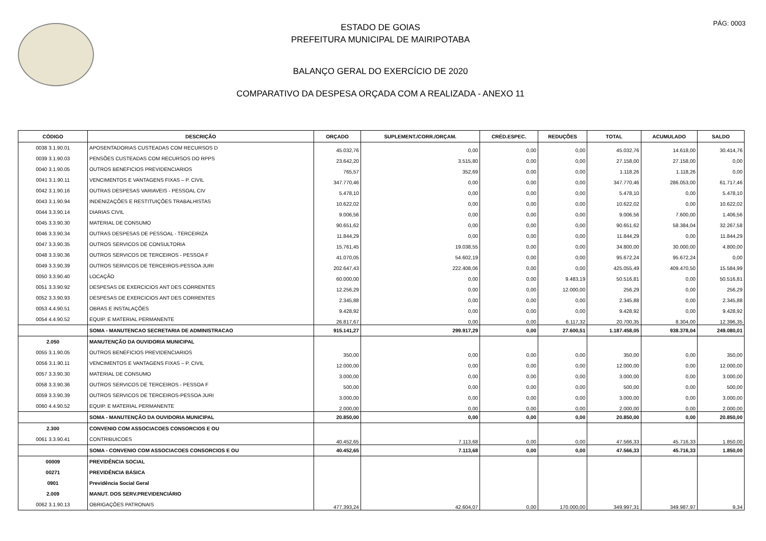PÁG: 0003
ESTADO DE GOIAS
PREFEITURA MUNICIPAL DE MAIRIPOTABA
BALANÇO GERAL DO EXERCÍCIO DE 2020
COMPARATIVO DA DESPESA ORÇADA COM A REALIZADA - ANEXO 11
| CÓDIGO | DESCRIÇÃO | ORÇADO | SUPLEMENT./CORR./ORÇAM. | CRÉD.ESPEC. | REDUÇÕES | TOTAL | ACUMULADO | SALDO |
| --- | --- | --- | --- | --- | --- | --- | --- | --- |
| 0038 3.1.90.01 | APOSENTADORIAS CUSTEADAS COM RECURSOS D | 45.032,76 | 0,00 | 0,00 | 0,00 | 45.032,76 | 14.618,00 | 30.414,76 |
| 0039 3.1.90.03 | PENSÕES CUSTEADAS COM RECURSOS DO RPPS | 23.642,20 | 3.515,80 | 0,00 | 0,00 | 27.158,00 | 27.158,00 | 0,00 |
| 0040 3.1.90.05 | OUTROS BENEFICIOS PREVIDENCIARIOS | 765,57 | 352,69 | 0,00 | 0,00 | 1.118,26 | 1.118,26 | 0,00 |
| 0041 3.1.90.11 | VENCIMENTOS E VANTAGENS FIXAS – P. CIVIL | 347.770,46 | 0,00 | 0,00 | 0,00 | 347.770,46 | 286.053,00 | 61.717,46 |
| 0042 3.1.90.16 | OUTRAS DESPESAS VARIAVEIS - PESSOAL CIV | 5.478,10 | 0,00 | 0,00 | 0,00 | 5.478,10 | 0,00 | 5.478,10 |
| 0043 3.1.90.94 | INDENIZAÇÕES E RESTITUIÇÕES TRABALHISTAS | 10.622,02 | 0,00 | 0,00 | 0,00 | 10.622,02 | 0,00 | 10.622,02 |
| 0044 3.3.90.14 | DIARIAS CIVIL | 9.006,56 | 0,00 | 0,00 | 0,00 | 9.006,56 | 7.600,00 | 1.406,56 |
| 0045 3.3.90.30 | MATERIAL DE CONSUMO | 90.651,62 | 0,00 | 0,00 | 0,00 | 90.651,62 | 58.384,04 | 32.267,58 |
| 0046 3.3.90.34 | OUTRAS DESPESAS DE PESSOAL - TERCEIRIZA | 11.844,29 | 0,00 | 0,00 | 0,00 | 11.844,29 | 0,00 | 11.844,29 |
| 0047 3.3.90.35 | OUTROS SERVICOS DE CONSULTORIA | 15.761,45 | 19.038,55 | 0,00 | 0,00 | 34.800,00 | 30.000,00 | 4.800,00 |
| 0048 3.3.90.36 | OUTROS SERVICOS DE TERCEIROS - PESSOA F | 41.070,05 | 54.602,19 | 0,00 | 0,00 | 95.672,24 | 95.672,24 | 0,00 |
| 0049 3.3.90.39 | OUTROS SERVICOS DE TERCEIROS-PESSOA JURI | 202.647,43 | 222.408,06 | 0,00 | 0,00 | 425.055,49 | 409.470,50 | 15.584,99 |
| 0050 3.3.90.40 | LOCAÇÃO | 60.000,00 | 0,00 | 0,00 | 9.483,19 | 50.516,81 | 0,00 | 50.516,81 |
| 0051 3.3.90.92 | DESPESAS DE EXERCICIOS ANT DES CORRENTES | 12.256,29 | 0,00 | 0,00 | 12.000,00 | 256,29 | 0,00 | 256,29 |
| 0052 3.3.90.93 | DESPESAS DE EXERCICIOS ANT DES CORRENTES | 2.345,88 | 0,00 | 0,00 | 0,00 | 2.345,88 | 0,00 | 2.345,88 |
| 0053 4.4.90.51 | OBRAS E INSTALAÇÕES | 9.428,92 | 0,00 | 0,00 | 0,00 | 9.428,92 | 0,00 | 9.428,92 |
| 0054 4.4.90.52 | EQUIP. E MATERIAL PERMANENTE | 26.817,67 | 0,00 | 0,00 | 6.117,32 | 20.700,35 | 8.304,00 | 12.396,35 |
| | SOMA - MANUTENCAO SECRETARIA DE ADMINISTRACAO | 915.141,27 | 299.917,29 | 0,00 | 27.600,51 | 1.187.458,05 | 938.378,04 | 249.080,01 |
| 2.050 | MANUTENÇÃO DA OUVIDORIA MUNICIPAL | | | | | | | |
| 0055 3.1.90.05 | OUTROS BENEFICIOS PREVIDENCIARIOS | 350,00 | 0,00 | 0,00 | 0,00 | 350,00 | 0,00 | 350,00 |
| 0056 3.1.90.11 | VENCIMENTOS E VANTAGENS FIXAS – P. CIVIL | 12.000,00 | 0,00 | 0,00 | 0,00 | 12.000,00 | 0,00 | 12.000,00 |
| 0057 3.3.90.30 | MATERIAL DE CONSUMO | 3.000,00 | 0,00 | 0,00 | 0,00 | 3.000,00 | 0,00 | 3.000,00 |
| 0058 3.3.90.36 | OUTROS SERVICOS DE TERCEIROS - PESSOA F | 500,00 | 0,00 | 0,00 | 0,00 | 500,00 | 0,00 | 500,00 |
| 0059 3.3.90.39 | OUTROS SERVICOS DE TERCEIROS-PESSOA JURI | 3.000,00 | 0,00 | 0,00 | 0,00 | 3.000,00 | 0,00 | 3.000,00 |
| 0060 4.4.90.52 | EQUIP. E MATERIAL PERMANENTE | 2.000,00 | 0,00 | 0,00 | 0,00 | 2.000,00 | 0,00 | 2.000,00 |
| | SOMA - MANUTENÇÃO DA OUVIDORIA MUNICIPAL | 20.850,00 | 0,00 | 0,00 | 0,00 | 20.850,00 | 0,00 | 20.850,00 |
| 2.300 | CONVENIO COM ASSOCIACOES CONSORCIOS E OU | | | | | | | |
| 0061 3.3.90.41 | CONTRIBUICOES | 40.452,65 | 7.113,68 | 0,00 | 0,00 | 47.566,33 | 45.716,33 | 1.850,00 |
| | SOMA - CONVENIO COM ASSOCIACOES CONSORCIOS E OU | 40.452,65 | 7.113,68 | 0,00 | 0,00 | 47.566,33 | 45.716,33 | 1.850,00 |
| 00009 | PREVIDÊNCIA SOCIAL | | | | | | | |
| 00271 | PREVIDÊNCIA BÁSICA | | | | | | | |
| 0901 | Previdência Social Geral | | | | | | | |
| 2.009 | MANUT. DOS SERV.PREVIDENCIÁRIO | | | | | | | |
| 0062 3.1.90.13 | OBRIGAÇÕES PATRONAIS | 477.393,24 | 42.604,07 | 0,00 | 170.000,00 | 349.997,31 | 349.987,97 | 9,34 |